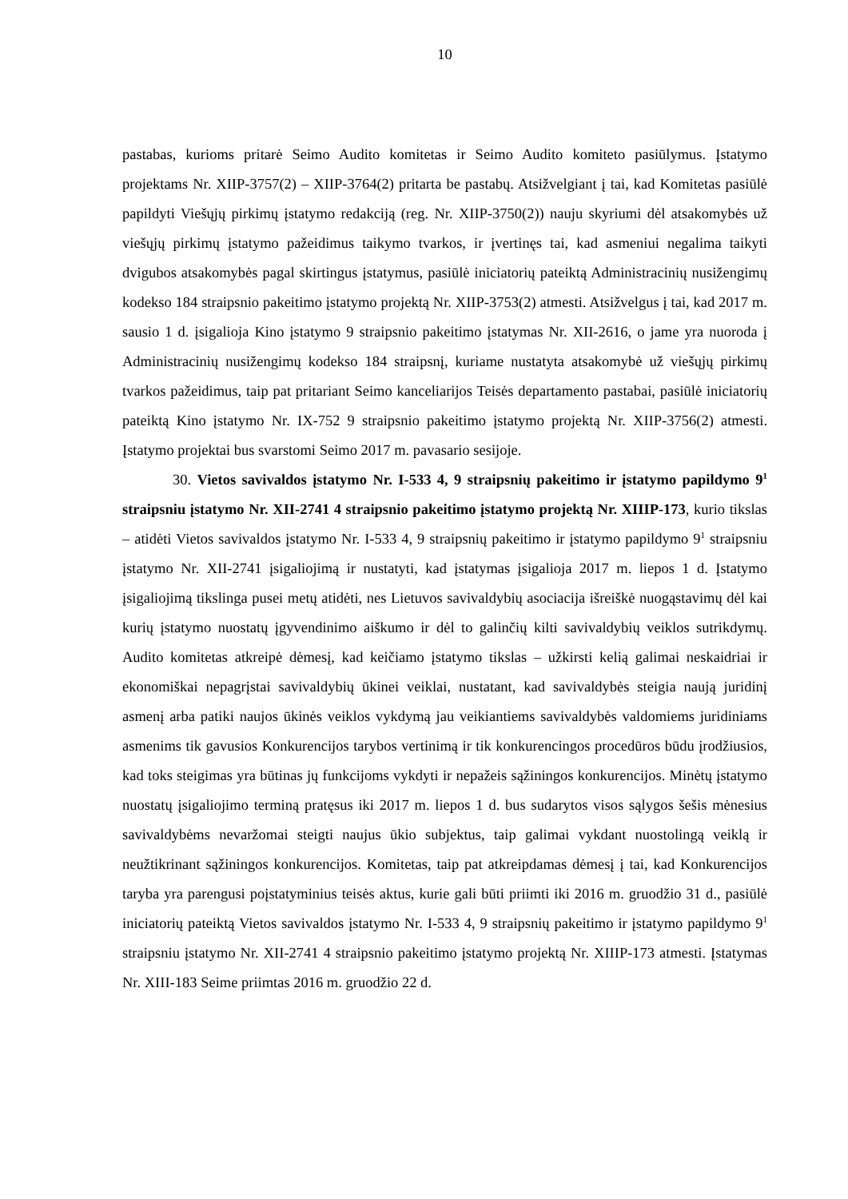10
pastabas, kurioms pritarė Seimo Audito komitetas ir Seimo Audito komiteto pasiūlymus. Įstatymo projektams Nr. XIIP-3757(2) – XIIP-3764(2) pritarta be pastabų. Atsižvelgiant į tai, kad Komitetas pasiūlė papildyti Viešųjų pirkimų įstatymo redakciją (reg. Nr. XIIP-3750(2)) nauju skyriumi dėl atsakomybės už viešųjų pirkimų įstatymo pažeidimus taikymo tvarkos, ir įvertinęs tai, kad asmeniui negalima taikyti dvigubos atsakomybės pagal skirtingus įstatymus, pasiūlė iniciatorių pateiktą Administracinių nusižengimų kodekso 184 straipsnio pakeitimo įstatymo projektą Nr. XIIP-3753(2) atmesti. Atsižvelgus į tai, kad 2017 m. sausio 1 d. įsigalioja Kino įstatymo 9 straipsnio pakeitimo įstatymas Nr. XII-2616, o jame yra nuoroda į Administracinių nusižengimų kodekso 184 straipsnį, kuriame nustatyta atsakomybė už viešųjų pirkimų tvarkos pažeidimus, taip pat pritariant Seimo kanceliarijos Teisės departamento pastabai, pasiūlė iniciatorių pateiktą Kino įstatymo Nr. IX-752 9 straipsnio pakeitimo įstatymo projektą Nr. XIIP-3756(2) atmesti. Įstatymo projektai bus svarstomi Seimo 2017 m. pavasario sesijoje.
30. Vietos savivaldos įstatymo Nr. I-533 4, 9 straipsnių pakeitimo ir įstatymo papildymo 9<sup>1</sup> straipsniu įstatymo Nr. XII-2741 4 straipsnio pakeitimo įstatymo projektą Nr. XIIIP-173, kurio tikslas – atidėti Vietos savivaldos įstatymo Nr. I-533 4, 9 straipsnių pakeitimo ir įstatymo papildymo 9<sup>1</sup> straipsniu įstatymo Nr. XII-2741 įsigaliojimą ir nustatyti, kad įstatymas įsigalioja 2017 m. liepos 1 d. Įstatymo įsigaliojimą tikslinga pusei metų atidėti, nes Lietuvos savivaldybių asociacija išreiškė nuogąstavimų dėl kai kurių įstatymo nuostatų įgyvendinimo aiškumo ir dėl to galinčių kilti savivaldybių veiklos sutrikdymų. Audito komitetas atkreipė dėmesį, kad keičiamo įstatymo tikslas – užkirsti kelią galimai neskaidriai ir ekonomiškai nepagrįstai savivaldybių ūkinei veiklai, nustatant, kad savivaldybės steigia naują juridinį asmenį arba patiki naujos ūkinės veiklos vykdymą jau veikiantiems savivaldybės valdomiems juridiniams asmenims tik gavusios Konkurencijos tarybos vertinimą ir tik konkurencingos procedūros būdu įrodžiusios, kad toks steigimas yra būtinas jų funkcijoms vykdyti ir nepažeis sąžiningos konkurencijos. Minėtų įstatymo nuostatų įsigaliojimo terminą pratęsus iki 2017 m. liepos 1 d. bus sudarytos visos sąlygos šešis mėnesius savivaldybėms nevaržomai steigti naujus ūkio subjektus, taip galimai vykdant nuostolingą veiklą ir neužtikrinant sąžiningos konkurencijos. Komitetas, taip pat atkreipdamas dėmesį į tai, kad Konkurencijos taryba yra parengusi poįstatyminius teisės aktus, kurie gali būti priimti iki 2016 m. gruodžio 31 d., pasiūlė iniciatorių pateiktą Vietos savivaldos įstatymo Nr. I-533 4, 9 straipsnių pakeitimo ir įstatymo papildymo 9<sup>1</sup> straipsniu įstatymo Nr. XII-2741 4 straipsnio pakeitimo įstatymo projektą Nr. XIIIP-173 atmesti. Įstatymas Nr. XIII-183 Seime priimtas 2016 m. gruodžio 22 d.